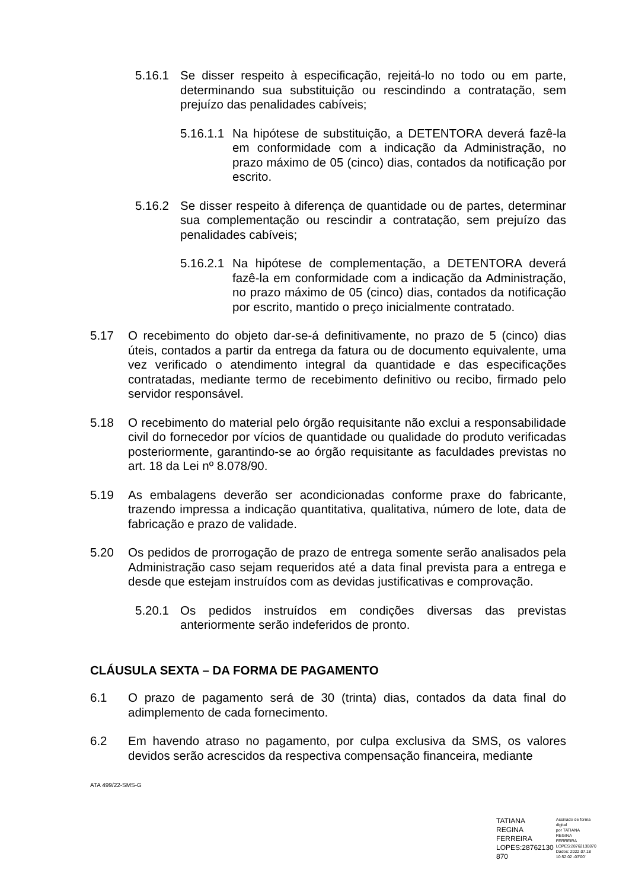5.16.1 Se disser respeito à especificação, rejeitá-lo no todo ou em parte, determinando sua substituição ou rescindindo a contratação, sem prejuízo das penalidades cabíveis;
5.16.1.1 Na hipótese de substituição, a DETENTORA deverá fazê-la em conformidade com a indicação da Administração, no prazo máximo de 05 (cinco) dias, contados da notificação por escrito.
5.16.2 Se disser respeito à diferença de quantidade ou de partes, determinar sua complementação ou rescindir a contratação, sem prejuízo das penalidades cabíveis;
5.16.2.1 Na hipótese de complementação, a DETENTORA deverá fazê-la em conformidade com a indicação da Administração, no prazo máximo de 05 (cinco) dias, contados da notificação por escrito, mantido o preço inicialmente contratado.
5.17 O recebimento do objeto dar-se-á definitivamente, no prazo de 5 (cinco) dias úteis, contados a partir da entrega da fatura ou de documento equivalente, uma vez verificado o atendimento integral da quantidade e das especificações contratadas, mediante termo de recebimento definitivo ou recibo, firmado pelo servidor responsável.
5.18 O recebimento do material pelo órgão requisitante não exclui a responsabilidade civil do fornecedor por vícios de quantidade ou qualidade do produto verificadas posteriormente, garantindo-se ao órgão requisitante as faculdades previstas no art. 18 da Lei nº 8.078/90.
5.19 As embalagens deverão ser acondicionadas conforme praxe do fabricante, trazendo impressa a indicação quantitativa, qualitativa, número de lote, data de fabricação e prazo de validade.
5.20 Os pedidos de prorrogação de prazo de entrega somente serão analisados pela Administração caso sejam requeridos até a data final prevista para a entrega e desde que estejam instruídos com as devidas justificativas e comprovação.
5.20.1 Os pedidos instruídos em condições diversas das previstas anteriormente serão indeferidos de pronto.
CLÁUSULA SEXTA – DA FORMA DE PAGAMENTO
6.1 O prazo de pagamento será de 30 (trinta) dias, contados da data final do adimplemento de cada fornecimento.
6.2 Em havendo atraso no pagamento, por culpa exclusiva da SMS, os valores devidos serão acrescidos da respectiva compensação financeira, mediante
ATA 499/22-SMS-G
TATIANA REGINA
FERREIRA
LOPES:28762130
870
Assinado de forma digital
por TATIANA REGINA
FERREIRA
LOPES:28762130870
Dados: 2022.07.18
10:52:02 -03'00'